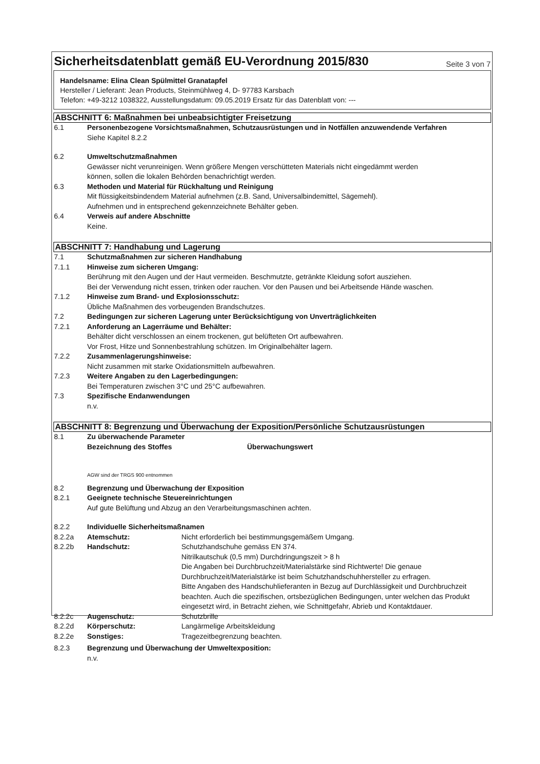Sicherheitsdatenblatt gemäß EU-Verordnung 2015/830
Seite 3 von 7
Handelsname: Elina Clean Spülmittel Granatapfel
Hersteller / Lieferant: Jean Products, Steinmühlweg 4, D- 97783 Karsbach
Telefon: +49-3212 1038322, Ausstellungsdatum: 09.05.2019 Ersatz für das Datenblatt von: ---
ABSCHNITT 6: Maßnahmen bei unbeabsichtigter Freisetzung
6.1 Personenbezogene Vorsichtsmaßnahmen, Schutzausrüstungen und in Notfällen anzuwendende Verfahren
Siehe Kapitel 8.2.2
6.2 Umweltschutzmaßnahmen
Gewässer nicht verunreinigen. Wenn größere Mengen verschütteten Materials nicht eingedämmt werden
können, sollen die lokalen Behörden benachrichtigt werden.
6.3 Methoden und Material für Rückhaltung und Reinigung
Mit flüssigkeitsbindendem Material aufnehmen (z.B. Sand, Universalbindemittel, Sägemehl).
Aufnehmen und in entsprechend gekennzeichnete Behälter geben.
6.4 Verweis auf andere Abschnitte
Keine.
ABSCHNITT 7: Handhabung und Lagerung
7.1 Schutzmaßnahmen zur sicheren Handhabung
7.1.1 Hinweise zum sicheren Umgang:
Berührung mit den Augen und der Haut vermeiden. Beschmutzte, getränkte Kleidung sofort ausziehen.
Bei der Verwendung nicht essen, trinken oder rauchen. Vor den Pausen und bei Arbeitsende Hände waschen.
7.1.2 Hinweise zum Brand- und Explosionsschutz:
Übliche Maßnahmen des vorbeugenden Brandschutzes.
7.2 Bedingungen zur sicheren Lagerung unter Berücksichtigung von Unverträglichkeiten
7.2.1 Anforderung an Lagerräume und Behälter:
Behälter dicht verschlossen an einem trockenen, gut belüfteten Ort aufbewahren.
Vor Frost, Hitze und Sonnenbestrahlung schützen. Im Originalbehälter lagern.
7.2.2 Zusammenlagerungshinweise:
Nicht zusammen mit starke Oxidationsmitteln aufbewahren.
7.2.3 Weitere Angaben zu den Lagerbedingungen:
Bei Temperaturen zwischen 3°C und 25°C aufbewahren.
7.3 Spezifische Endanwendungen
n.v.
ABSCHNITT 8: Begrenzung und Überwachung der Exposition/Persönliche Schutzausrüstungen
8.1 Zu überwachende Parameter
Bezeichnung des Stoffes Überwachungswert
AGW sind der TRGS 900 entnommen
8.2 Begrenzung und Überwachung der Exposition
8.2.1 Geeignete technische Steuereinrichtungen
Auf gute Belüftung und Abzug an den Verarbeitungsmaschinen achten.
8.2.2 Individuelle Sicherheitsmaßnamen
8.2.2a Atemschutz: Nicht erforderlich bei bestimmungsgemäßem Umgang.
8.2.2b Handschutz: Schutzhandschuhe gemäss EN 374.
Nitrilkautschuk (0,5 mm) Durchdringungszeit > 8 h
Die Angaben bei Durchbruchzeit/Materialstärke sind Richtwerte! Die genaue Durchbruchzeit/Materialstärke ist beim Schutzhandschuhhersteller zu erfragen.
Bitte Angaben des Handschuhlieferanten in Bezug auf Durchlässigkeit und Durchbruchzeit beachten. Auch die spezifischen, ortsbezüglichen Bedingungen, unter welchen das Produkt eingesetzt wird, in Betracht ziehen, wie Schnittgefahr, Abrieb und Kontaktdauer.
8.2.2c Augenschutz: Schutzbrille
8.2.2d Körperschutz: Langärmelige Arbeitskleidung
8.2.2e Sonstiges: Tragezeitbegrenzung beachten.
8.2.3 Begrenzung und Überwachung der Umweltexposition:
n.v.